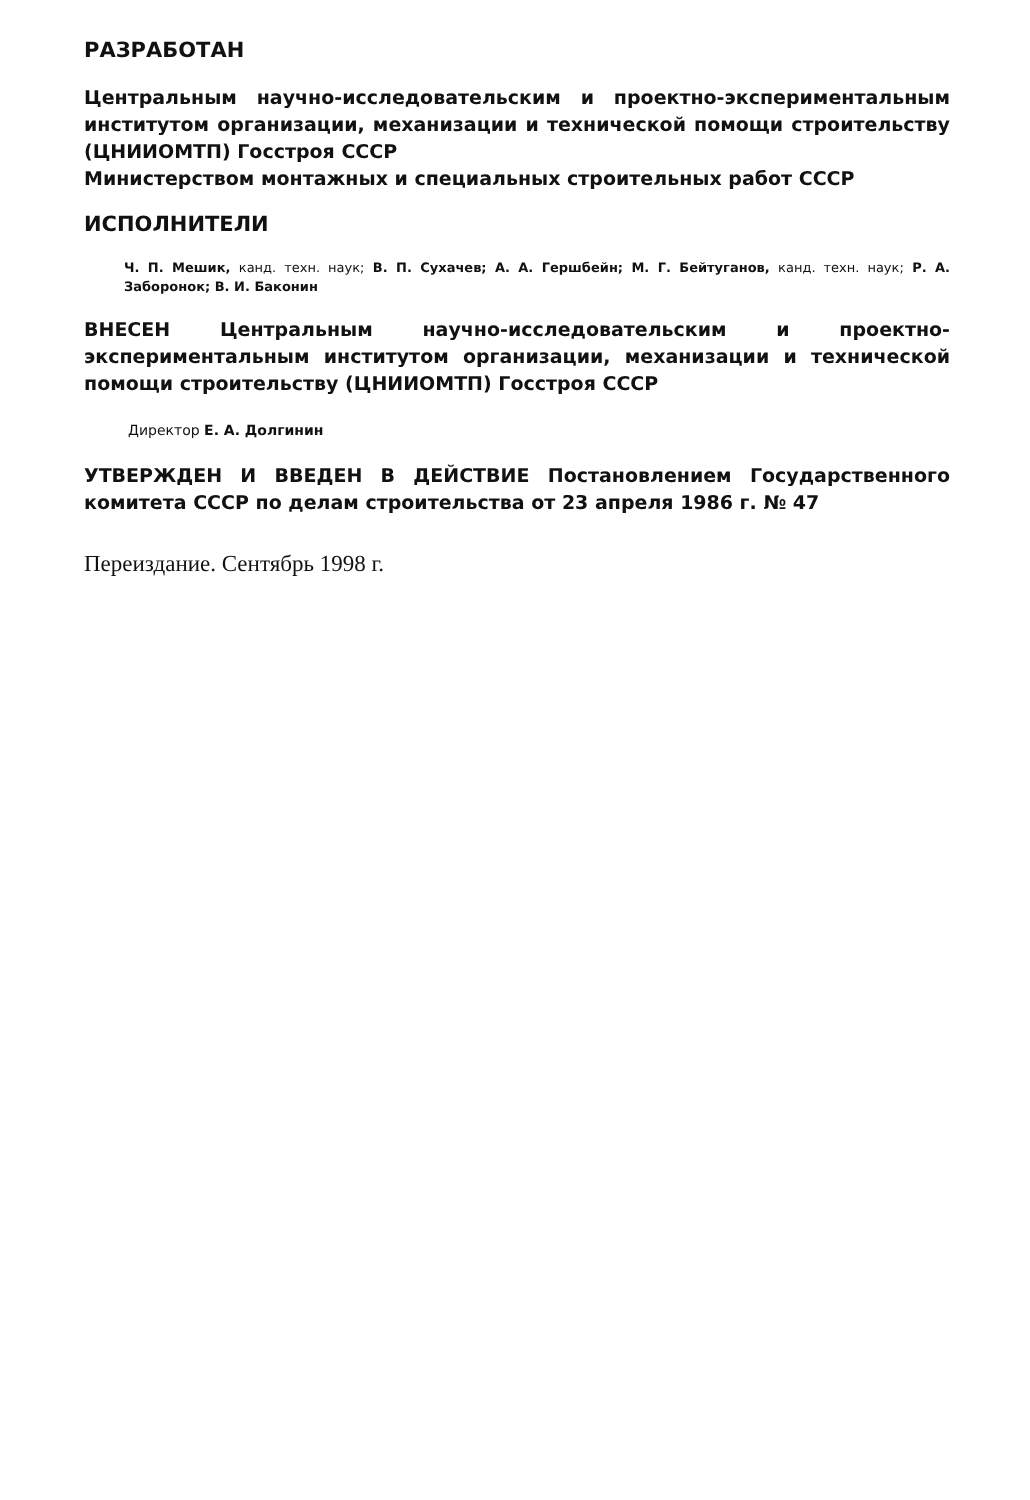РАЗРАБОТАН
Центральным научно-исследовательским и проектно-экспериментальным институтом организации, механизации и технической помощи строительству (ЦНИИОМТП) Госстроя СССР
Министерством монтажных и специальных строительных работ СССР
ИСПОЛНИТЕЛИ
Ч. П. Мешик, канд. техн. наук; В. П. Сухачев; А. А. Гершбейн; М. Г. Бейтуганов, канд. техн. наук; Р. А. Заборонок; В. И. Баконин
ВНЕСЕН Центральным научно-исследовательским и проектно-экспериментальным институтом организации, механизации и технической помощи строительству (ЦНИИОМТП) Госстроя СССР
Директор Е. А. Долгинин
УТВЕРЖДЕН И ВВЕДЕН В ДЕЙСТВИЕ Постановлением Государственного комитета СССР по делам строительства от 23 апреля 1986 г. № 47
Переиздание. Сентябрь 1998 г.